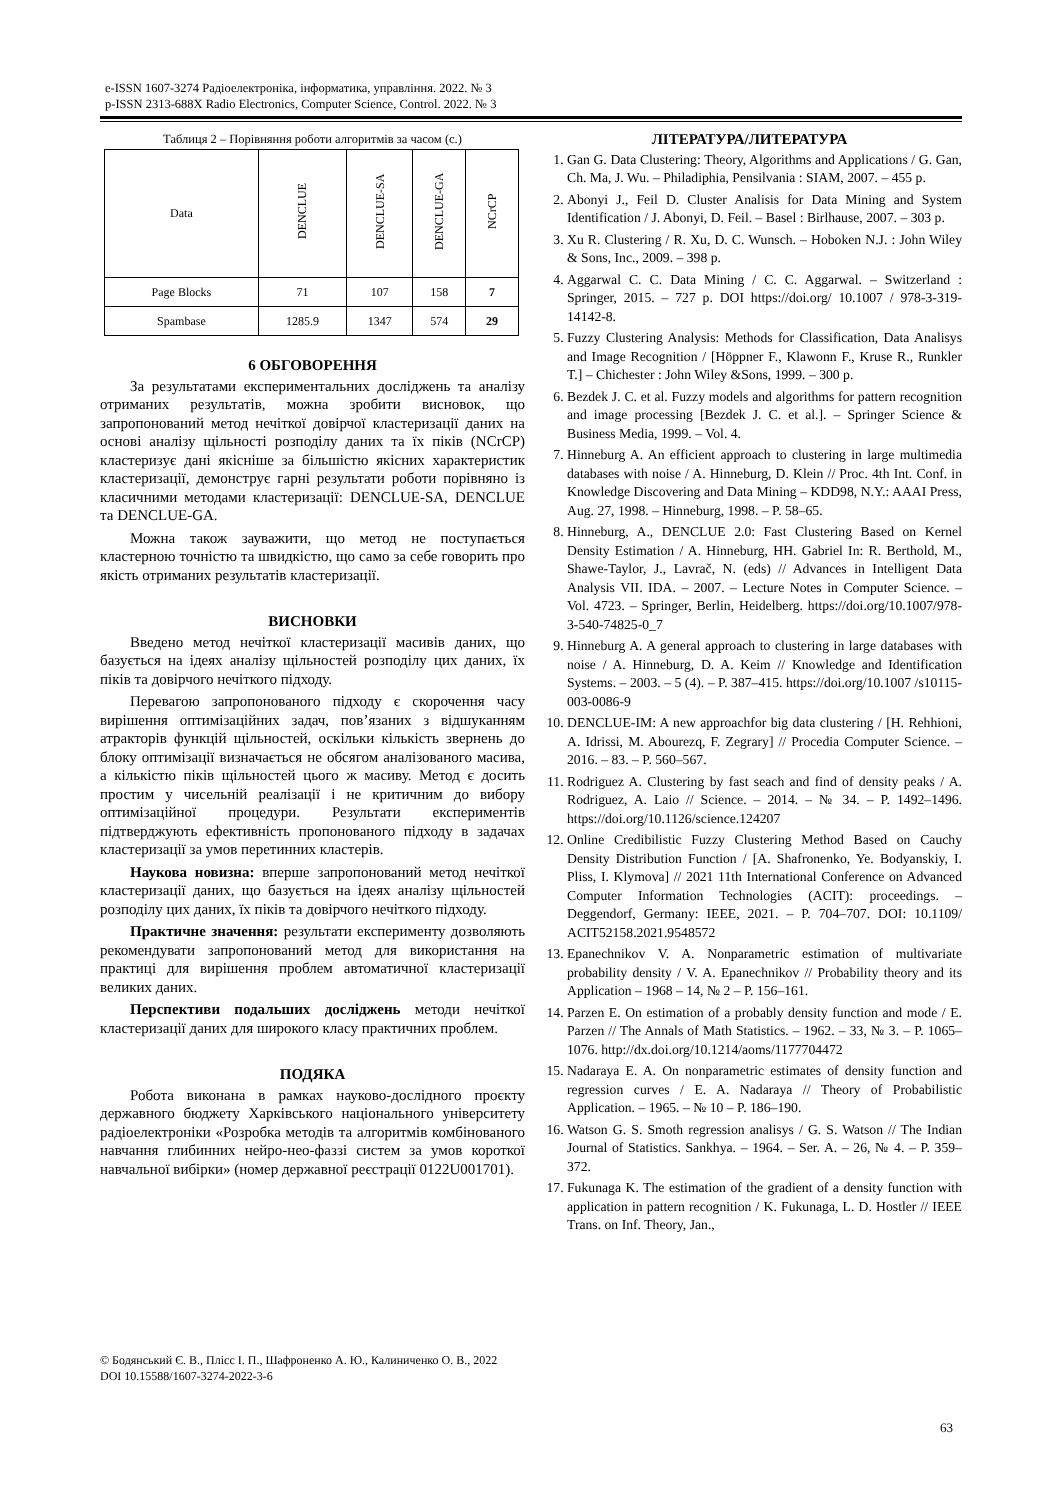e-ISSN 1607-3274 Радіоелектроніка, інформатика, управління. 2022. № 3
p-ISSN 2313-688X Radio Electronics, Computer Science, Control. 2022. № 3
Таблиця 2 – Порівняння роботи алгоритмів за часом (с.)
| Data | DENCLUE | DENCLUE-SA | DENCLUE-GA | NCrCP |
| --- | --- | --- | --- | --- |
| Page Blocks | 71 | 107 | 158 | 7 |
| Spambase | 1285.9 | 1347 | 574 | 29 |
6 ОБГОВОРЕННЯ
За результатами експериментальних досліджень та аналізу отриманих результатів, можна зробити висновок, що запропонований метод нечіткої довірчої кластеризації даних на основі аналізу щільності розподілу даних та їх піків (NCrCP) кластеризує дані якісніше за більшістю якісних характеристик кластеризації, демонструє гарні результати роботи порівняно із класичними методами кластеризації: DENCLUE-SA, DENCLUE та DENCLUE-GA.
Можна також зауважити, що метод не поступається кластерною точністю та швидкістю, що само за себе говорить про якість отриманих результатів кластеризації.
ВИСНОВКИ
Введено метод нечіткої кластеризації масивів даних, що базується на ідеях аналізу щільностей розподілу цих даних, їх піків та довірчого нечіткого підходу.
Перевагою запропонованого підходу є скорочення часу вирішення оптимізаційних задач, пов’язаних з відшуканням атракторів функцій щільностей, оскільки кількість звернень до блоку оптимізації визначається не обсягом аналізованого масива, а кількістю піків щільностей цього ж масиву. Метод є досить простим у чисельній реалізації і не критичним до вибору оптимізаційної процедури. Результати експериментів підтверджують ефективність пропонованого підходу в задачах кластеризації за умов перетинних кластерів.
Наукова новизна: вперше запропонований метод нечіткої кластеризації даних, що базується на ідеях аналізу щільностей розподілу цих даних, їх піків та довірчого нечіткого підходу.
Практичне значення: результати експерименту дозволяють рекомендувати запропонований метод для використання на практиці для вирішення проблем автоматичної кластеризації великих даних.
Перспективи подальших досліджень методи нечіткої кластеризації даних для широкого класу практичних проблем.
ПОДЯКА
Робота виконана в рамках науково-дослідного проєкту державного бюджету Харківського національного університету радіоелектроніки «Розробка методів та алгоритмів комбінованого навчання глибинних нейро-нео-фаззі систем за умов короткої навчальної вибірки» (номер державної реєстрації 0122U001701).
ЛІТЕРАТУРА/ЛИТЕРАТУРА
1. Gan G. Data Clustering: Theory, Algorithms and Applications / G. Gan, Ch. Ma, J. Wu. – Philadiphia, Pensilvania : SIAM, 2007. – 455 p.
2. Abonyi J., Feil D. Cluster Analisis for Data Mining and System Identification / J. Abonyi, D. Feil. – Basel : Birlhause, 2007. – 303 p.
3. Xu R. Clustering / R. Xu, D. C. Wunsch. – Hoboken N.J. : John Wiley & Sons, Inc., 2009. – 398 p.
4. Aggarwal C. C. Data Mining / C. C. Aggarwal. – Switzerland : Springer, 2015. – 727 p. DOI https://doi.org/ 10.1007 / 978-3-319-14142-8.
5. Fuzzy Clustering Analysis: Methods for Classification, Data Analisys and Image Recognition / [Höppner F., Klawonn F., Kruse R., Runkler T.] – Chichester : John Wiley &Sons, 1999. – 300 p.
6. Bezdek J. C. et al. Fuzzy models and algorithms for pattern recognition and image processing [Bezdek J. C. et al.]. – Springer Science & Business Media, 1999. – Vol. 4.
7. Hinneburg A. An efficient approach to clustering in large multimedia databases with noise / A. Hinneburg, D. Klein // Proc. 4th Int. Conf. in Knowledge Discovering and Data Mining – KDD98, N.Y.: AAAI Press, Aug. 27, 1998. – Hinneburg, 1998. – P. 58–65.
8. Hinneburg, A., DENCLUE 2.0: Fast Clustering Based on Kernel Density Estimation / A. Hinneburg, HH. Gabriel In: R. Berthold, M., Shawe-Taylor, J., Lavrač, N. (eds) // Advances in Intelligent Data Analysis VII. IDA. – 2007. – Lecture Notes in Computer Science. – Vol. 4723. – Springer, Berlin, Heidelberg. https://doi.org/10.1007/978-3-540-74825-0_7
9. Hinneburg A. A general approach to clustering in large databases with noise / A. Hinneburg, D. A. Keim // Knowledge and Identification Systems. – 2003. – 5 (4). – P. 387–415. https://doi.org/10.1007 /s10115-003-0086-9
10. DENCLUE-IM: A new approachfor big data clustering / [H. Rehhioni, A. Idrissi, M. Abourezq, F. Zegrary] // Procedia Computer Science. – 2016. – 83. – P. 560–567.
11. Rodriguez A. Clustering by fast seach and find of density peaks / A. Rodriguez, A. Laio // Science. – 2014. – № 34. – P. 1492–1496. https://doi.org/10.1126/science.124207
12. Online Credibilistic Fuzzy Clustering Method Based on Cauchy Density Distribution Function / [A. Shafronenko, Ye. Bodyanskiy, I. Pliss, I. Klymova] // 2021 11th International Conference on Advanced Computer Information Technologies (ACIT): proceedings. – Deggendorf, Germany: IEEE, 2021. – P. 704–707. DOI: 10.1109/ ACIT52158.2021.9548572
13. Epanechnikov V. A. Nonparametric estimation of multivariate probability density / V. A. Epanechnikov // Probability theory and its Application – 1968 – 14, № 2 – P. 156–161.
14. Parzen E. On estimation of a probably density function and mode / E. Parzen // The Annals of Math Statistics. – 1962. – 33, № 3. – P. 1065–1076. http://dx.doi.org/10.1214/aoms/1177704472
15. Nadaraya E. A. On nonparametric estimates of density function and regression curves / E. A. Nadaraya // Theory of Probabilistic Application. – 1965. – № 10 – P. 186–190.
16. Watson G. S. Smoth regression analisys / G. S. Watson // The Indian Journal of Statistics. Sankhya. – 1964. – Ser. A. – 26, № 4. – P. 359–372.
17. Fukunaga K. The estimation of the gradient of a density function with application in pattern recognition / K. Fukunaga, L. D. Hostler // IEEE Trans. on Inf. Theory, Jan.,
© Бодянський Є. В., Плісс І. П., Шафроненко А. Ю., Калиниченко О. В., 2022
DOI 10.15588/1607-3274-2022-3-6
63